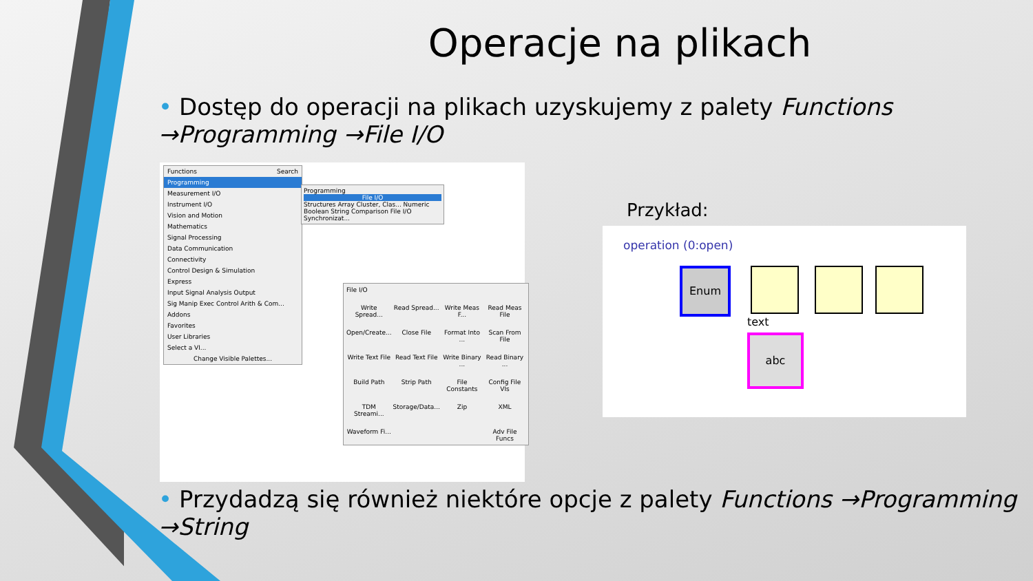Operacje na plikach
• Dostęp do operacji na plikach uzyskujemy z palety Functions →Programming →File I/O
Functions Search
Programming
Measurement I/O
Instrument I/O
Vision and Motion
Mathematics
Signal Processing
Data Communication
Connectivity
Control Design & Simulation
Express
Input Signal Analysis Output
Sig Manip Exec Control Arith & Com...
Addons
Favorites
User Libraries
Select a VI...
Change Visible Palettes...
Programming
File I/O
Structures Array Cluster, Clas... Numeric Boolean String Comparison File I/O Synchronizat...
File I/O
Write Spread... Read Spread... Write Meas F... Read Meas File Open/Create... Close File Format Into ... Scan From File Write Text File Read Text File Write Binary ... Read Binary ... Build Path Strip Path File Constants Config File VIs TDM Streami... Storage/Data... Zip XML Waveform Fi... Adv File Funcs
Przykład:
operation (0:open)
Enum
text
abc
• Przydadzą się również niektóre opcje z palety Functions →Programming →String